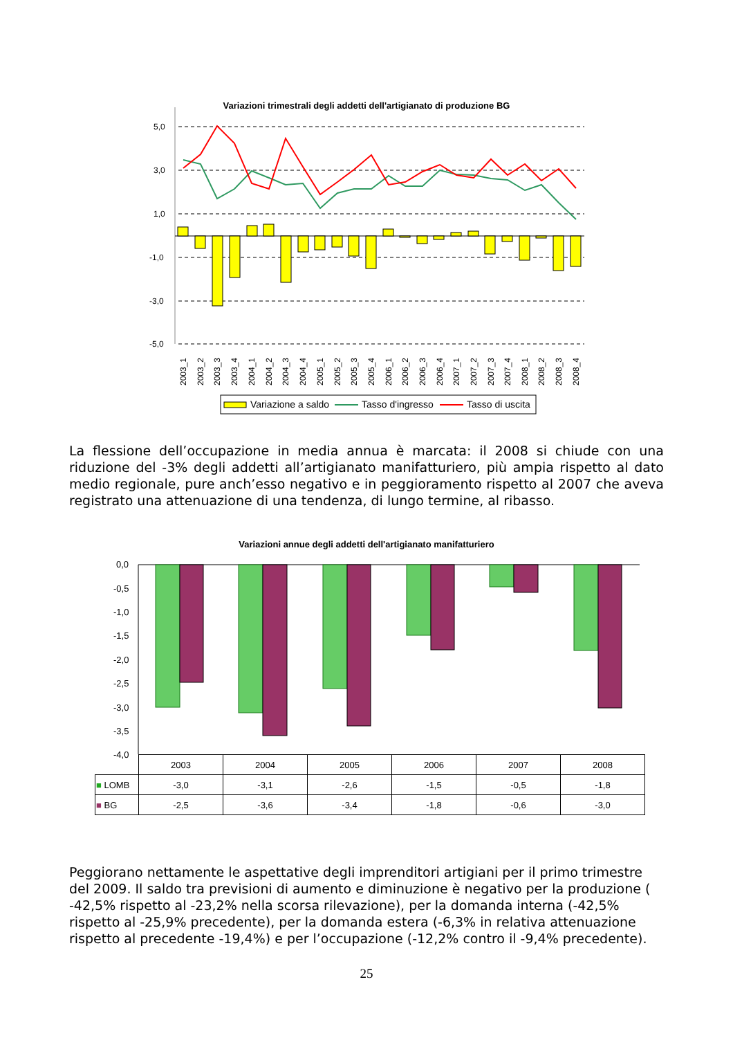Variazioni trimestrali degli addetti dell'artigianato di produzione BG
5,0
3,0
1,0
-1,0
-3,0
-5,0
2003_1
2003_2
2003_3
2003_4
2004_1
2004_2
2004_3
2004_4
2005_1
2005_2
2005_3
2005_4
2006_1
2006_2
2006_3
2006_4
2007_1
2007_2
2007_3
2007_4
2008_1
2008_2
2008_3
2008_4
Variazione a saldo
Tasso d'ingresso
Tasso di uscita
La flessione dell’occupazione in media annua è marcata: il 2008 si chiude con una riduzione del -3% degli addetti all’artigianato manifatturiero, più ampia rispetto al dato medio regionale, pure anch’esso negativo e in peggioramento rispetto al 2007 che aveva registrato una attenuazione di una tendenza, di lungo termine, al ribasso.
Variazioni annue degli addetti dell'artigianato manifatturiero
0,0
-0,5
-1,0
-1,5
-2,0
-2,5
-3,0
-3,5
-4,0
| | 2003 | 2004 | 2005 | 2006 | 2007 | 2008 |
| ■ LOMB | -3,0 | -3,1 | -2,6 | -1,5 | -0,5 | -1,8 |
| ■ BG | -2,5 | -3,6 | -3,4 | -1,8 | -0,6 | -3,0 |
Peggiorano nettamente le aspettative degli imprenditori artigiani per il primo trimestre del 2009. Il saldo tra previsioni di aumento e diminuzione è negativo per la produzione ( -42,5% rispetto al -23,2% nella scorsa rilevazione), per la domanda interna (-42,5% rispetto al -25,9% precedente), per la domanda estera (-6,3% in relativa attenuazione rispetto al precedente -19,4%) e per l’occupazione (-12,2% contro il -9,4% precedente).
25